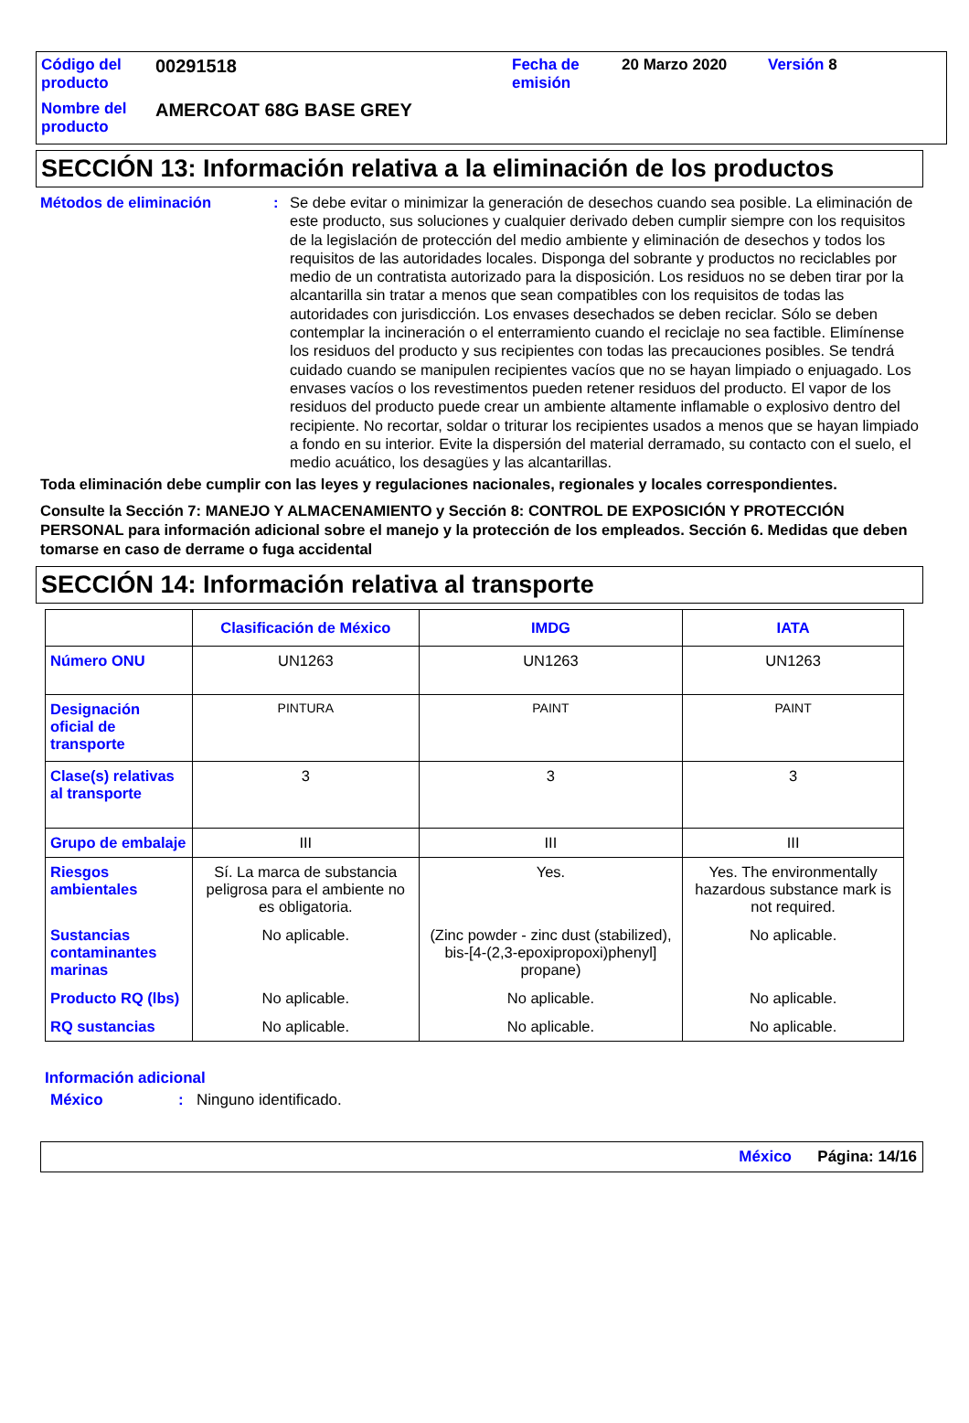| Código del producto | 00291518 | Fecha de emisión | 20 Marzo 2020 | Versión 8 |
| Nombre del producto | AMERCOAT 68G BASE GREY | | | |
SECCIÓN 13: Información relativa a la eliminación de los productos
Métodos de eliminación : Se debe evitar o minimizar la generación de desechos cuando sea posible. La eliminación de este producto, sus soluciones y cualquier derivado deben cumplir siempre con los requisitos de la legislación de protección del medio ambiente y eliminación de desechos y todos los requisitos de las autoridades locales. Disponga del sobrante y productos no reciclables por medio de un contratista autorizado para la disposición. Los residuos no se deben tirar por la alcantarilla sin tratar a menos que sean compatibles con los requisitos de todas las autoridades con jurisdicción. Los envases desechados se deben reciclar. Sólo se deben contemplar la incineración o el enterramiento cuando el reciclaje no sea factible. Elimínense los residuos del producto y sus recipientes con todas las precauciones posibles. Se tendrá cuidado cuando se manipulen recipientes vacíos que no se hayan limpiado o enjuagado. Los envases vacíos o los revestimentos pueden retener residuos del producto. El vapor de los residuos del producto puede crear un ambiente altamente inflamable o explosivo dentro del recipiente. No recortar, soldar o triturar los recipientes usados a menos que se hayan limpiado a fondo en su interior. Evite la dispersión del material derramado, su contacto con el suelo, el medio acuático, los desagües y las alcantarillas.
Toda eliminación debe cumplir con las leyes y regulaciones nacionales, regionales y locales correspondientes.
Consulte la Sección 7: MANEJO Y ALMACENAMIENTO y Sección 8: CONTROL DE EXPOSICIÓN Y PROTECCIÓN PERSONAL para información adicional sobre el manejo y la protección de los empleados. Sección 6. Medidas que deben tomarse en caso de derrame o fuga accidental
SECCIÓN 14: Información relativa al transporte
| | Clasificación de México | IMDG | IATA |
| --- | --- | --- | --- |
| Número ONU | UN1263 | UN1263 | UN1263 |
| Designación oficial de transporte | PINTURA | PAINT | PAINT |
| Clase(s) relativas al transporte | 3 | 3 | 3 |
| Grupo de embalaje | III | III | III |
| Riesgos ambientales | Sí. La marca de substancia peligrosa para el ambiente no es obligatoria. | Yes. | Yes. The environmentally hazardous substance mark is not required. |
| Sustancias contaminantes marinas | No aplicable. | (Zinc powder - zinc dust (stabilized), bis-[4-(2,3-epoxipropoxi)phenyl] propane) | No aplicable. |
| Producto RQ (lbs) | No aplicable. | No aplicable. | No aplicable. |
| RQ sustancias | No aplicable. | No aplicable. | No aplicable. |
Información adicional
México : Ninguno identificado.
México Página: 14/16